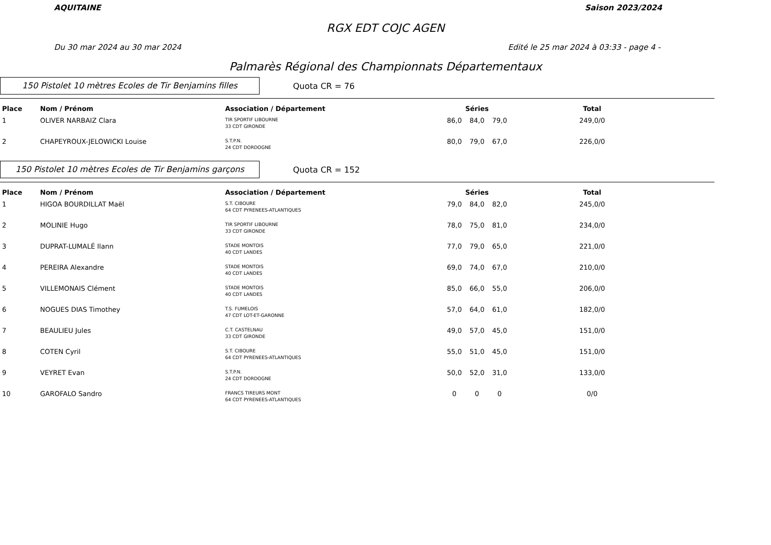AQUITAINE Saison 2023/2024
RGX EDT COJC AGEN
Du 30 mar 2024 au 30 mar 2024 Edité le 25 mar 2024 à 03:33 - page 4 -
Palmarès Régional des Championnats Départementaux
150 Pistolet 10 mètres Ecoles de Tir Benjamins filles
Quota CR = 76
| Place | Nom / Prénom | Association / Département | Séries | | | | Total | |
| --- | --- | --- | --- | --- | --- | --- | --- | --- |
| 1 | OLIVER NARBAIZ Clara | TIR SPORTIF LIBOURNE 33 CDT GIRONDE | 86,0 | 84,0 | 79,0 | | 249,0/0 | |
| 2 | CHAPEYROUX-JELOWICKI Louise | S.T.P.N. 24 CDT DORDOGNE | 80,0 | 79,0 | 67,0 | | 226,0/0 | |
150 Pistolet 10 mètres Ecoles de Tir Benjamins garçons
Quota CR = 152
| Place | Nom / Prénom | Association / Département | Séries | | | | Total | |
| --- | --- | --- | --- | --- | --- | --- | --- | --- |
| 1 | HIGOA BOURDILLAT Maël | S.T. CIBOURE 64 CDT PYRENEES-ATLANTIQUES | 79,0 | 84,0 | 82,0 | | 245,0/0 | |
| 2 | MOLINIE Hugo | TIR SPORTIF LIBOURNE 33 CDT GIRONDE | 78,0 | 75,0 | 81,0 | | 234,0/0 | |
| 3 | DUPRAT-LUMALÉ Ilann | STADE MONTOIS 40 CDT LANDES | 77,0 | 79,0 | 65,0 | | 221,0/0 | |
| 4 | PEREIRA Alexandre | STADE MONTOIS 40 CDT LANDES | 69,0 | 74,0 | 67,0 | | 210,0/0 | |
| 5 | VILLEMONAIS Clément | STADE MONTOIS 40 CDT LANDES | 85,0 | 66,0 | 55,0 | | 206,0/0 | |
| 6 | NOGUES DIAS Timothey | T.S. FUMELOIS 47 CDT LOT-ET-GARONNE | 57,0 | 64,0 | 61,0 | | 182,0/0 | |
| 7 | BEAULIEU Jules | C.T. CASTELNAU 33 CDT GIRONDE | 49,0 | 57,0 | 45,0 | | 151,0/0 | |
| 8 | COTEN Cyril | S.T. CIBOURE 64 CDT PYRENEES-ATLANTIQUES | 55,0 | 51,0 | 45,0 | | 151,0/0 | |
| 9 | VEYRET Evan | S.T.P.N. 24 CDT DORDOGNE | 50,0 | 52,0 | 31,0 | | 133,0/0 | |
| 10 | GAROFALO Sandro | FRANCS TIREURS MONT 64 CDT PYRENEES-ATLANTIQUES | 0 | 0 | 0 | | 0/0 | |